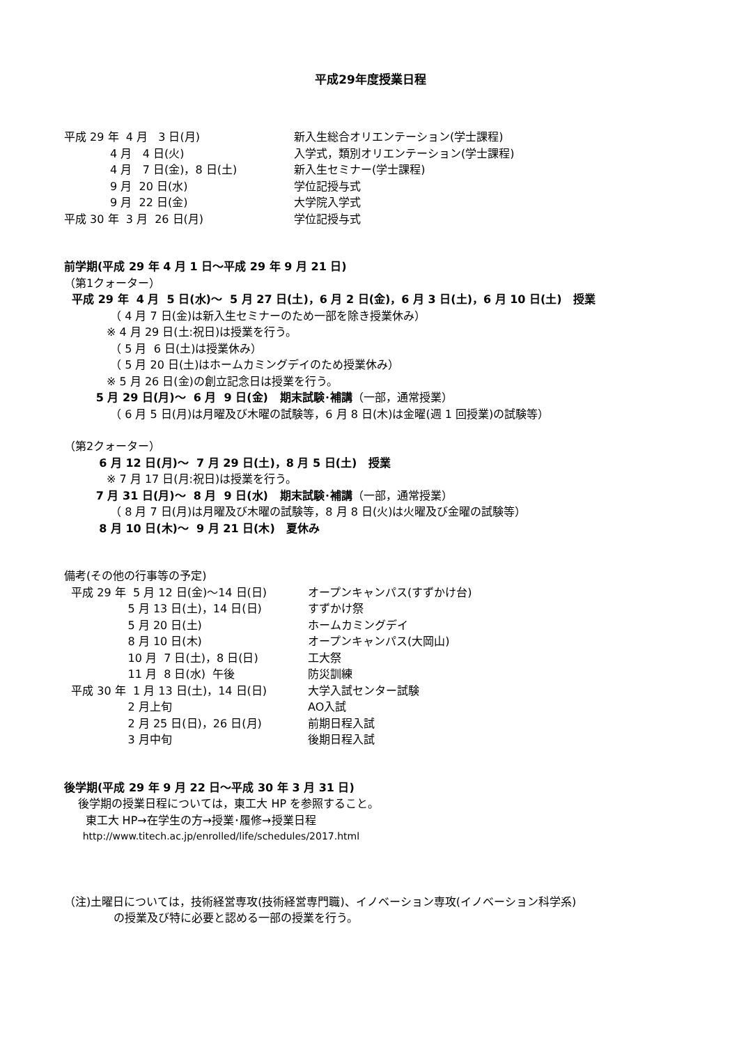平成29年度授業日程
平成 29 年 4 月 3 日(月)
新入生総合オリエンテーション(学士課程)
4 月 4 日(火)
入学式，類別オリエンテーション(学士課程)
4 月 7 日(金)，8 日(土)
新入生セミナー(学士課程)
9 月 20 日(水)
学位記授与式
9 月 22 日(金)
大学院入学式
平成 30 年 3 月 26 日(月)
学位記授与式
前学期(平成 29 年 4 月 1 日～平成 29 年 9 月 21 日)
（第1クォーター）
平成 29 年 4 月 5 日(水)～ 5 月 27 日(土)，6 月 2 日(金)，6 月 3 日(土)，6 月 10 日(土) 授業
（ 4 月 7 日(金)は新入生セミナーのため一部を除き授業休み）
※ 4 月 29 日(土:祝日)は授業を行う。
（ 5 月 6 日(土)は授業休み）
（ 5 月 20 日(土)はホームカミングデイのため授業休み）
※ 5 月 26 日(金)の創立記念日は授業を行う。
5 月 29 日(月)～ 6 月 9 日(金) 期末試験･補講（一部，通常授業）
（ 6 月 5 日(月)は月曜及び木曜の試験等，6 月 8 日(木)は金曜(週 1 回授業)の試験等）
（第2クォーター）
6 月 12 日(月)～ 7 月 29 日(土)，8 月 5 日(土) 授業
※ 7 月 17 日(月:祝日)は授業を行う。
7 月 31 日(月)～ 8 月 9 日(水) 期末試験･補講（一部，通常授業）
（ 8 月 7 日(月)は月曜及び木曜の試験等，8 月 8 日(火)は火曜及び金曜の試験等）
8 月 10 日(木)～ 9 月 21 日(木) 夏休み
備考(その他の行事等の予定)
平成 29 年 5 月 12 日(金)～14 日(日)
オープンキャンパス(すずかけ台)
5 月 13 日(土)，14 日(日)
すずかけ祭
5 月 20 日(土)
ホームカミングデイ
8 月 10 日(木)
オープンキャンパス(大岡山)
10 月 7 日(土)，8 日(日)
工大祭
11 月 8 日(水) 午後
防災訓練
平成 30 年 1 月 13 日(土)，14 日(日)
大学入試センター試験
2 月上旬
AO入試
2 月 25 日(日)，26 日(月)
前期日程入試
3 月中旬
後期日程入試
後学期(平成 29 年 9 月 22 日～平成 30 年 3 月 31 日)
後学期の授業日程については，東工大 HP を参照すること。
東工大 HP→在学生の方→授業･履修→授業日程
http://www.titech.ac.jp/enrolled/life/schedules/2017.html
（注)土曜日については，技術経営専攻(技術経営専門職)、イノベーション専攻(イノベーション科学系)
の授業及び特に必要と認める一部の授業を行う。